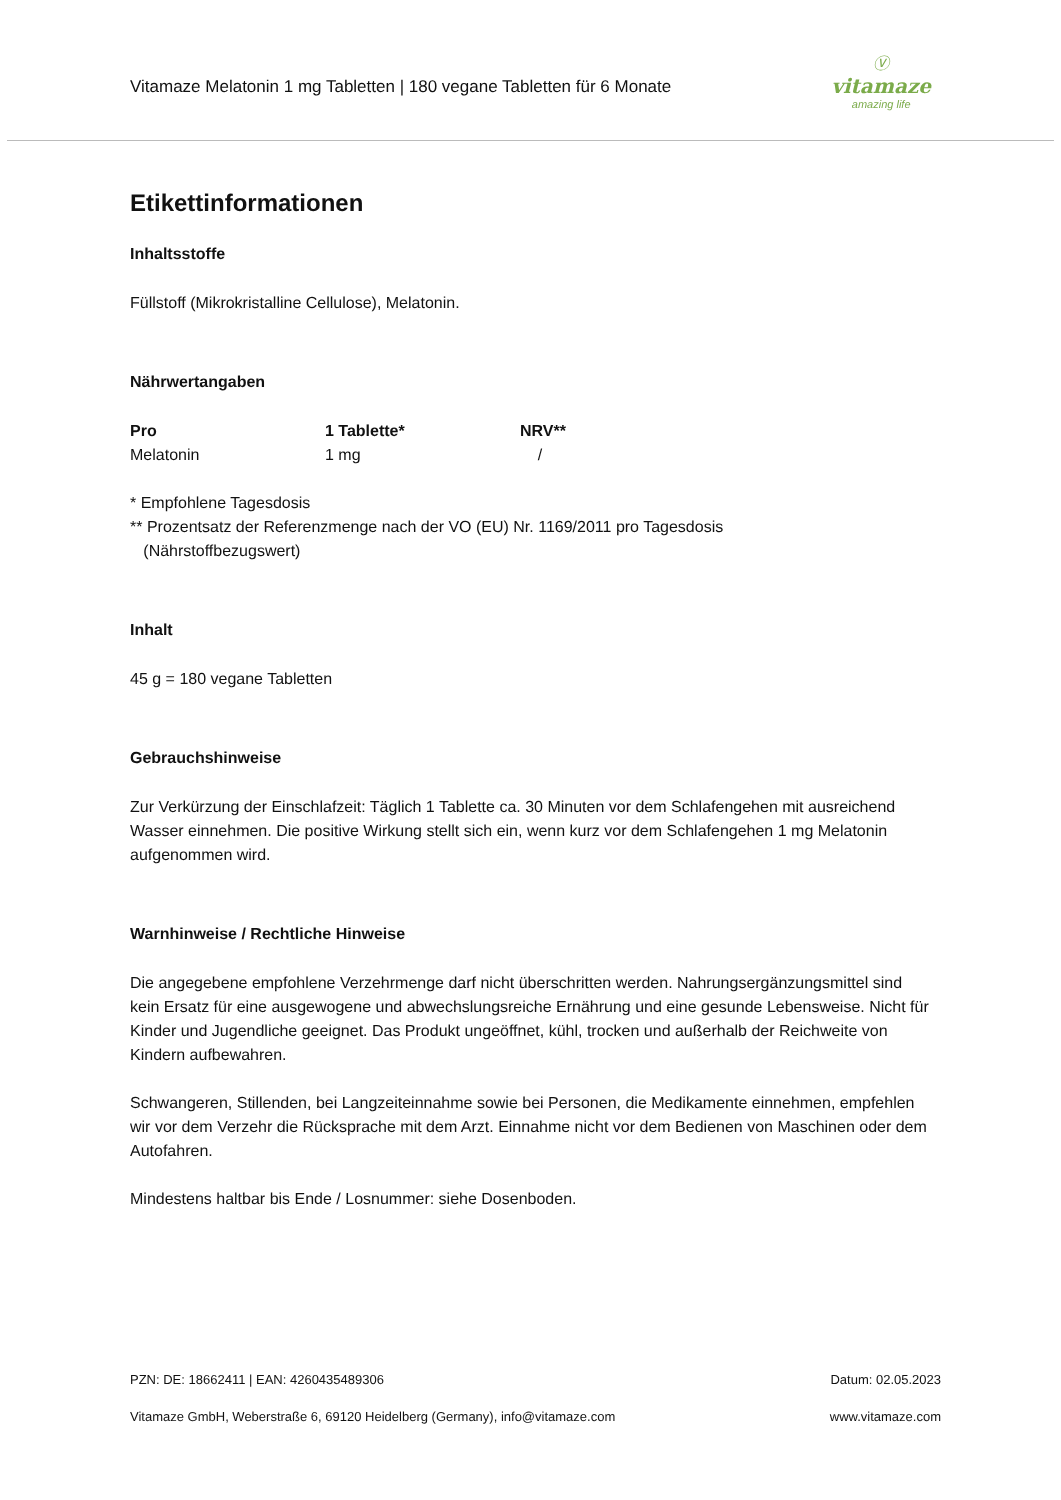Vitamaze Melatonin 1 mg Tabletten | 180 vegane Tabletten für 6 Monate
Ⓥ
vitamaze
amazing life
Etikettinformationen
Inhaltsstoffe
Füllstoff (Mikrokristalline Cellulose), Melatonin.
Nährwertangaben
| Pro | 1 Tablette* | NRV** |
| --- | --- | --- |
| Melatonin | 1 mg | / |
* Empfohlene Tagesdosis
** Prozentsatz der Referenzmenge nach der VO (EU) Nr. 1169/2011 pro Tagesdosis
(Nährstoffbezugswert)
Inhalt
45 g = 180 vegane Tabletten
Gebrauchshinweise
Zur Verkürzung der Einschlafzeit: Täglich 1 Tablette ca. 30 Minuten vor dem Schlafengehen mit ausreichend Wasser einnehmen. Die positive Wirkung stellt sich ein, wenn kurz vor dem Schlafengehen 1 mg Melatonin aufgenommen wird.
Warnhinweise / Rechtliche Hinweise
Die angegebene empfohlene Verzehrmenge darf nicht überschritten werden. Nahrungsergänzungsmittel sind kein Ersatz für eine ausgewogene und abwechslungsreiche Ernährung und eine gesunde Lebensweise. Nicht für Kinder und Jugendliche geeignet. Das Produkt ungeöffnet, kühl, trocken und außerhalb der Reichweite von Kindern aufbewahren.
Schwangeren, Stillenden, bei Langzeiteinnahme sowie bei Personen, die Medikamente einnehmen, empfehlen wir vor dem Verzehr die Rücksprache mit dem Arzt. Einnahme nicht vor dem Bedienen von Maschinen oder dem Autofahren.
Mindestens haltbar bis Ende / Losnummer: siehe Dosenboden.
PZN: DE: 18662411 | EAN: 4260435489306 Datum: 02.05.2023
Vitamaze GmbH, Weberstraße 6, 69120 Heidelberg (Germany), info@vitamaze.com www.vitamaze.com